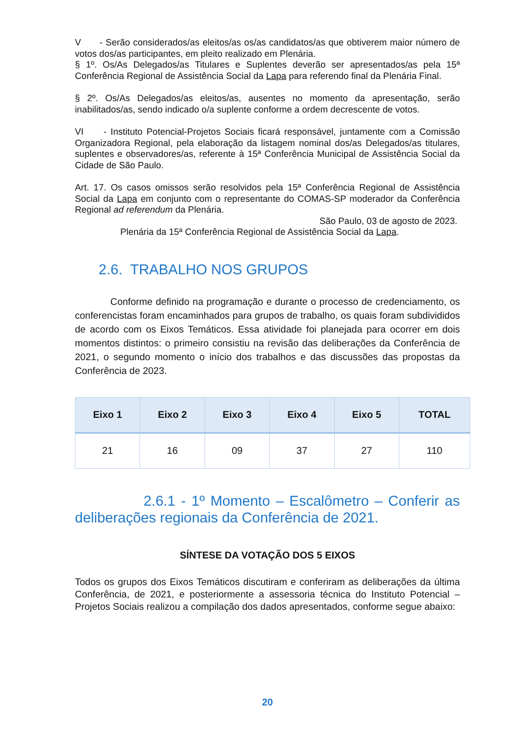V - Serão considerados/as eleitos/as os/as candidatos/as que obtiverem maior número de votos dos/as participantes, em pleito realizado em Plenária.
§ 1º. Os/As Delegados/as Titulares e Suplentes deverão ser apresentados/as pela 15ª Conferência Regional de Assistência Social da Lapa para referendo final da Plenária Final.
§ 2º. Os/As Delegados/as eleitos/as, ausentes no momento da apresentação, serão inabilitados/as, sendo indicado o/a suplente conforme a ordem decrescente de votos.
VI - Instituto Potencial-Projetos Sociais ficará responsável, juntamente com a Comissão Organizadora Regional, pela elaboração da listagem nominal dos/as Delegados/as titulares, suplentes e observadores/as, referente à 15ª Conferência Municipal de Assistência Social da Cidade de São Paulo.
Art. 17. Os casos omissos serão resolvidos pela 15ª Conferência Regional de Assistência Social da Lapa em conjunto com o representante do COMAS-SP moderador da Conferência Regional ad referendum da Plenária.
São Paulo, 03 de agosto de 2023.
Plenária da 15ª Conferência Regional de Assistência Social da Lapa.
2.6. TRABALHO NOS GRUPOS
Conforme definido na programação e durante o processo de credenciamento, os conferencistas foram encaminhados para grupos de trabalho, os quais foram subdivididos de acordo com os Eixos Temáticos. Essa atividade foi planejada para ocorrer em dois momentos distintos: o primeiro consistiu na revisão das deliberações da Conferência de 2021, o segundo momento o início dos trabalhos e das discussões das propostas da Conferência de 2023.
| Eixo 1 | Eixo 2 | Eixo 3 | Eixo 4 | Eixo 5 | TOTAL |
| --- | --- | --- | --- | --- | --- |
| 21 | 16 | 09 | 37 | 27 | 110 |
2.6.1 - 1º Momento – Escalômetro – Conferir as deliberações regionais da Conferência de 2021.
SÍNTESE DA VOTAÇÃO DOS 5 EIXOS
Todos os grupos dos Eixos Temáticos discutiram e conferiram as deliberações da última Conferência, de 2021, e posteriormente a assessoria técnica do Instituto Potencial – Projetos Sociais realizou a compilação dos dados apresentados, conforme segue abaixo:
20